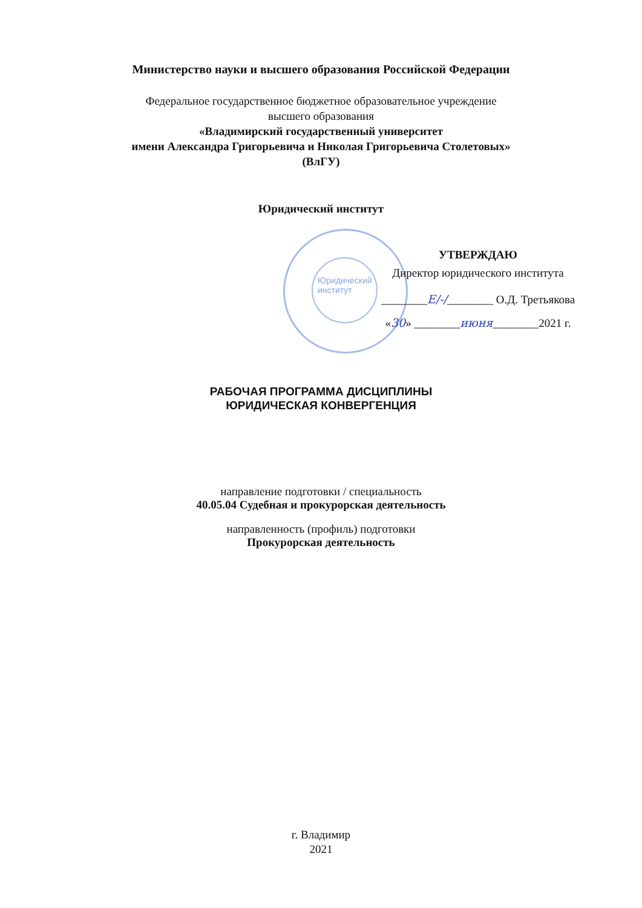Юридический
институт
Министерство науки и высшего образования Российской Федерации
Федеральное государственное бюджетное образовательное учреждение
высшего образования
«Владимирский государственный университет
имени Александра Григорьевича и Николая Григорьевича Столетовых»
(ВлГУ)
Юридический институт
УТВЕРЖДАЮ
Директор юридического института
________Е/-/________ О.Д. Третьякова
«30» ________июня________2021 г.
РАБОЧАЯ ПРОГРАММА ДИСЦИПЛИНЫ
ЮРИДИЧЕСКАЯ КОНВЕРГЕНЦИЯ
направление подготовки / специальность
40.05.04 Судебная и прокурорская деятельность
направленность (профиль) подготовки
Прокурорская деятельность
г. Владимир
2021